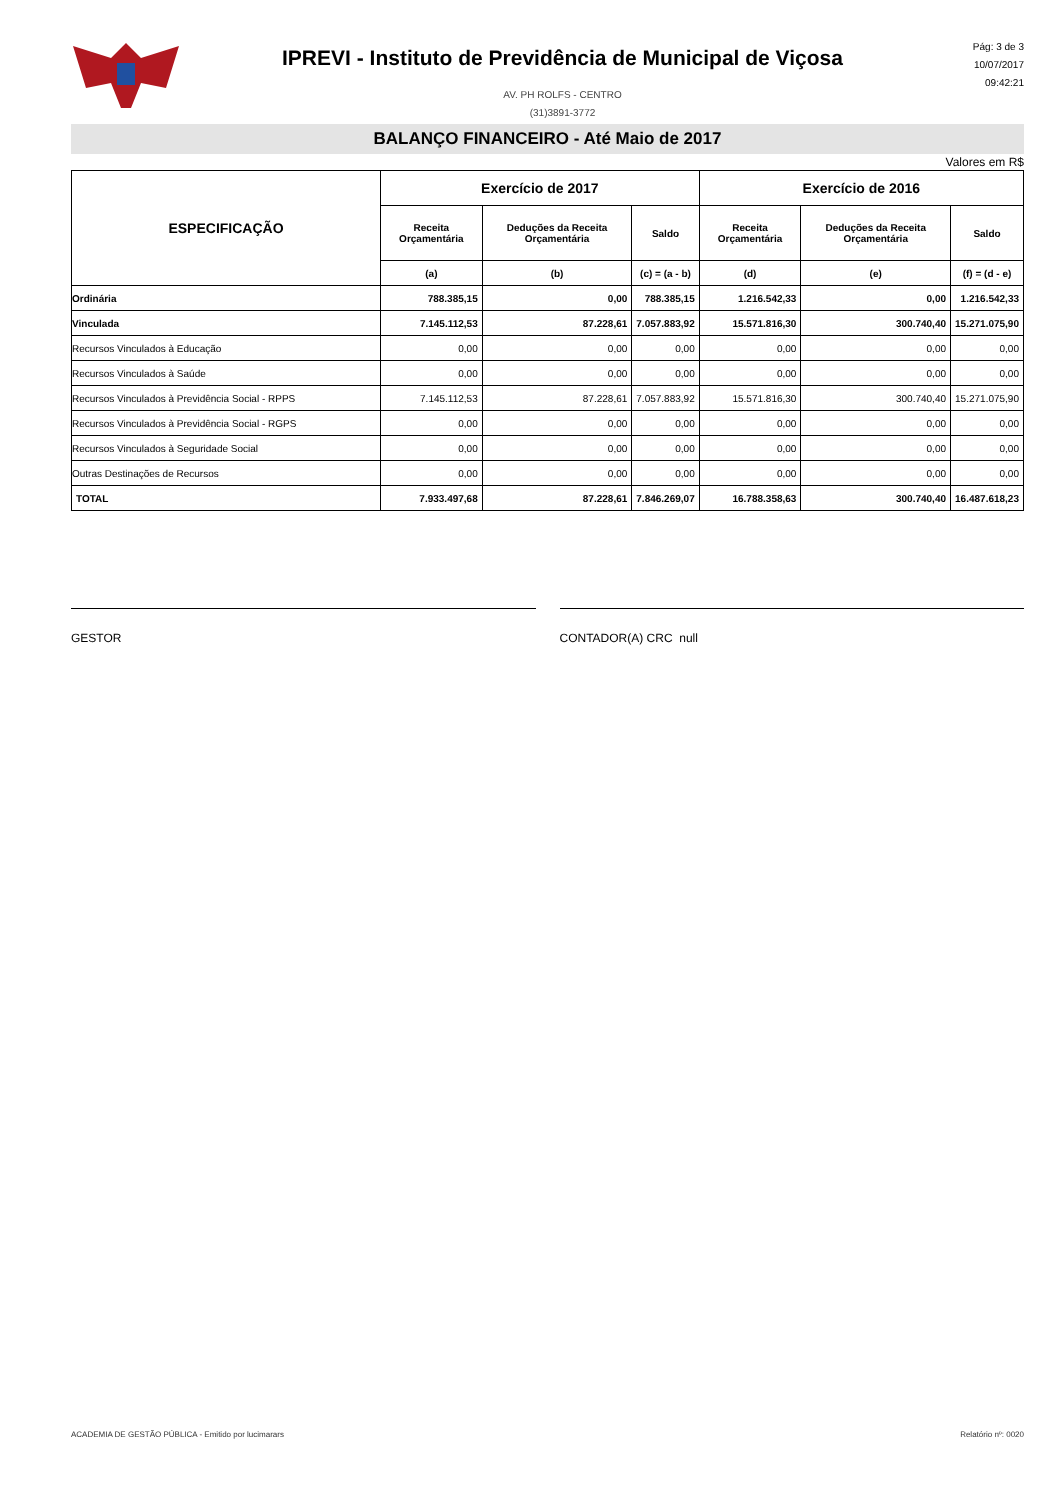IPREVI - Instituto de Previdência de Municipal de Viçosa
AV. PH ROLFS - CENTRO
(31)3891-3772
Pág: 3 de 3
10/07/2017
09:42:21
BALANÇO FINANCEIRO - Até Maio de 2017
Valores em R$
| ESPECIFICAÇÃO | Exercício de 2017 | | | Exercício de 2016 | | |
| --- | --- | --- | --- | --- | --- | --- |
| | Receita Orçamentária | Deduções da Receita Orçamentária | Saldo | Receita Orçamentária | Deduções da Receita Orçamentária | Saldo |
| | (a) | (b) | (c) = (a - b) | (d) | (e) | (f) = (d - e) |
| Ordinária | 788.385,15 | 0,00 | 788.385,15 | 1.216.542,33 | 0,00 | 1.216.542,33 |
| Vinculada | 7.145.112,53 | 87.228,61 | 7.057.883,92 | 15.571.816,30 | 300.740,40 | 15.271.075,90 |
| Recursos Vinculados à Educação | 0,00 | 0,00 | 0,00 | 0,00 | 0,00 | 0,00 |
| Recursos Vinculados à Saúde | 0,00 | 0,00 | 0,00 | 0,00 | 0,00 | 0,00 |
| Recursos Vinculados à Previdência Social - RPPS | 7.145.112,53 | 87.228,61 | 7.057.883,92 | 15.571.816,30 | 300.740,40 | 15.271.075,90 |
| Recursos Vinculados à Previdência Social - RGPS | 0,00 | 0,00 | 0,00 | 0,00 | 0,00 | 0,00 |
| Recursos Vinculados à Seguridade Social | 0,00 | 0,00 | 0,00 | 0,00 | 0,00 | 0,00 |
| Outras Destinações de Recursos | 0,00 | 0,00 | 0,00 | 0,00 | 0,00 | 0,00 |
| TOTAL | 7.933.497,68 | 87.228,61 | 7.846.269,07 | 16.788.358,63 | 300.740,40 | 16.487.618,23 |
GESTOR CONTADOR(A) CRC null
ACADEMIA DE GESTÃO PÚBLICA - Emitido por lucimarars Relatório nº: 0020